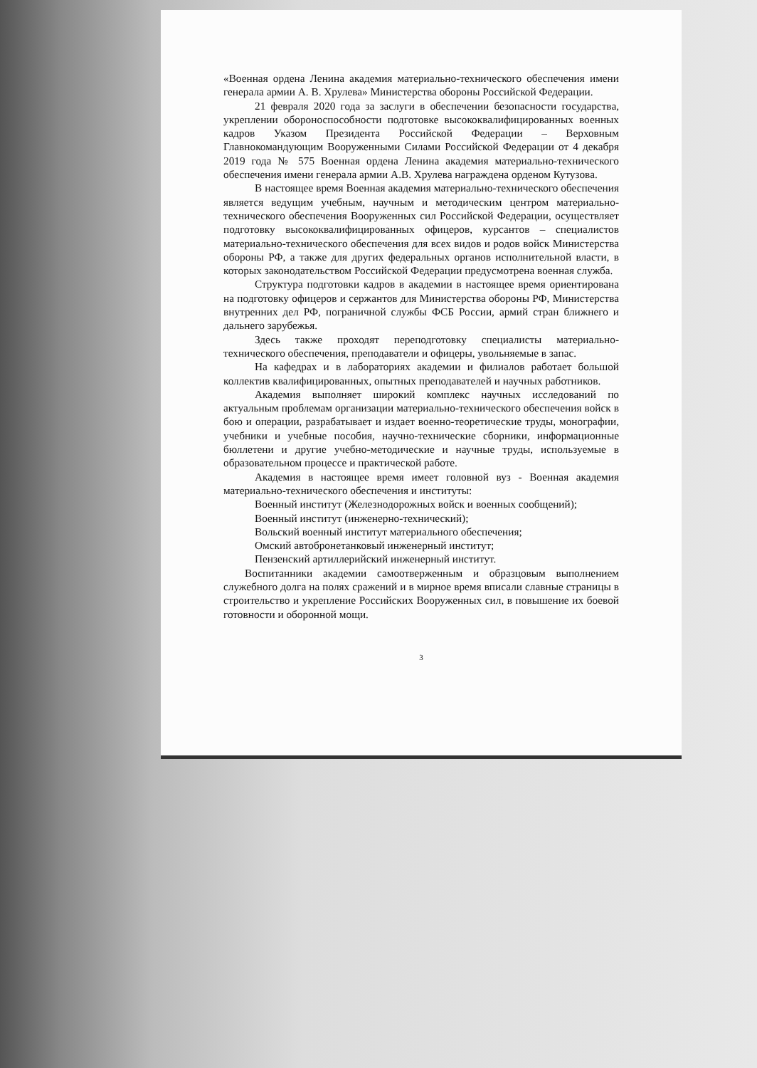«Военная ордена Ленина академия материально-технического обеспечения имени генерала армии А. В. Хрулева» Министерства обороны Российской Федерации.
21 февраля 2020 года за заслуги в обеспечении безопасности государства, укреплении обороноспособности подготовке высококвалифицированных военных кадров Указом Президента Российской Федерации – Верховным Главнокомандующим Вооруженными Силами Российской Федерации от 4 декабря 2019 года № 575 Военная ордена Ленина академия материально-технического обеспечения имени генерала армии А.В. Хрулева награждена орденом Кутузова.
В настоящее время Военная академия материально-технического обеспечения является ведущим учебным, научным и методическим центром материально-технического обеспечения Вооруженных сил Российской Федерации, осуществляет подготовку высококвалифицированных офицеров, курсантов – специалистов материально-технического обеспечения для всех видов и родов войск Министерства обороны РФ, а также для других федеральных органов исполнительной власти, в которых законодательством Российской Федерации предусмотрена военная служба.
Структура подготовки кадров в академии в настоящее время ориентирована на подготовку офицеров и сержантов для Министерства обороны РФ, Министерства внутренних дел РФ, пограничной службы ФСБ России, армий стран ближнего и дальнего зарубежья.
Здесь также проходят переподготовку специалисты материально-технического обеспечения, преподаватели и офицеры, увольняемые в запас.
На кафедрах и в лабораториях академии и филиалов работает большой коллектив квалифицированных, опытных преподавателей и научных работников.
Академия выполняет широкий комплекс научных исследований по актуальным проблемам организации материально-технического обеспечения войск в бою и операции, разрабатывает и издает военно-теоретические труды, монографии, учебники и учебные пособия, научно-технические сборники, информационные бюллетени и другие учебно-методические и научные труды, используемые в образовательном процессе и практической работе.
Академия в настоящее время имеет головной вуз - Военная академия материально-технического обеспечения и институты:
Военный институт (Железнодорожных войск и военных сообщений);
Военный институт (инженерно-технический);
Вольский военный институт материального обеспечения;
Омский автобронетанковый инженерный институт;
Пензенский артиллерийский инженерный институт.
Воспитанники академии самоотверженным и образцовым выполнением служебного долга на полях сражений и в мирное время вписали славные страницы в строительство и укрепление Российских Вооруженных сил, в повышение их боевой готовности и оборонной мощи.
3